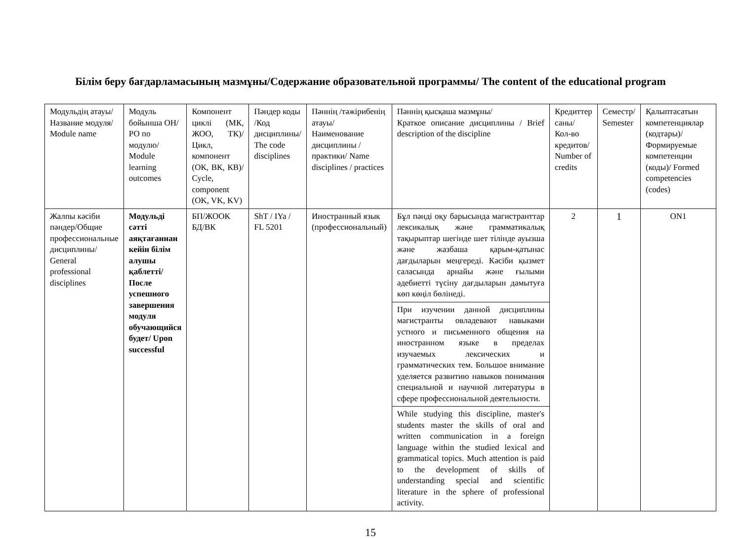Білім беру бағдарламасының мазмұны/Содержание образовательной программы/ The content of the educational program
| Модульдің атауы/ Название модуля/ Module name | Модуль бойынша ОН/ РО по модулю/ Module learning outcomes | Компонент циклі (МК, ЖОО, ТК)/Цикл, компонент (ОК, ВК, КВ)/ Cycle, component (OK, VK, KV) | Пәндер коды /Код дисциплины/ The code disciplines | Пәннің /тәжірибенің атауы/ Наименование дисциплины /практики/ Name disciplines / practices | Пәннің қысқаша мазмұны/ Краткое описание дисциплины / Brief description of the discipline | Кредиттер саны/ Кол-во кредитов/ Number of credits | Семестр/ Semester | Қалыптасатын компетенциялар (кодтары)/Формируемые компетенции (коды)/ Formed competencies (codes) |
| Жалпы кәсіби пәндер/Общие профессиональные дисциплины/ General professional disciplines | Модульді сәтті аяқтағаннан кейін білім алушы қаблетті/ После успешного завершения модуля обучающийся будет/ Upon successful | БП/ЖООК БД/ВК | ShT / IYa / FL 5201 | Иностранный язык (профессиональный) | Бұл пәнді оқу барысында магистранттар лексикалық және грамматикалық тақырыптар шегінде шет тілінде ауызша және жазбаша қарым-қатынас дағдыларын меңгереді. Кәсіби қызмет саласында арнайы және ғылыми әдебиетті түсіну дағдыларын дамытуға көп көңіл бөлінеді. | 2 | 1 | ON1 |
| | | | | | При изучении данной дисциплины магистранты овладевают навыками устного и письменного общения на иностранном языке в пределах изучаемых лексических и грамматических тем. Большое внимание уделяется развитию навыков понимания специальной и научной литературы в сфере профессиональной деятельности. | | | |
| | | | | | While studying this discipline, master's students master the skills of oral and written communication in a foreign language within the studied lexical and grammatical topics. Much attention is paid to the development of skills of understanding special and scientific literature in the sphere of professional activity. | | | |
15